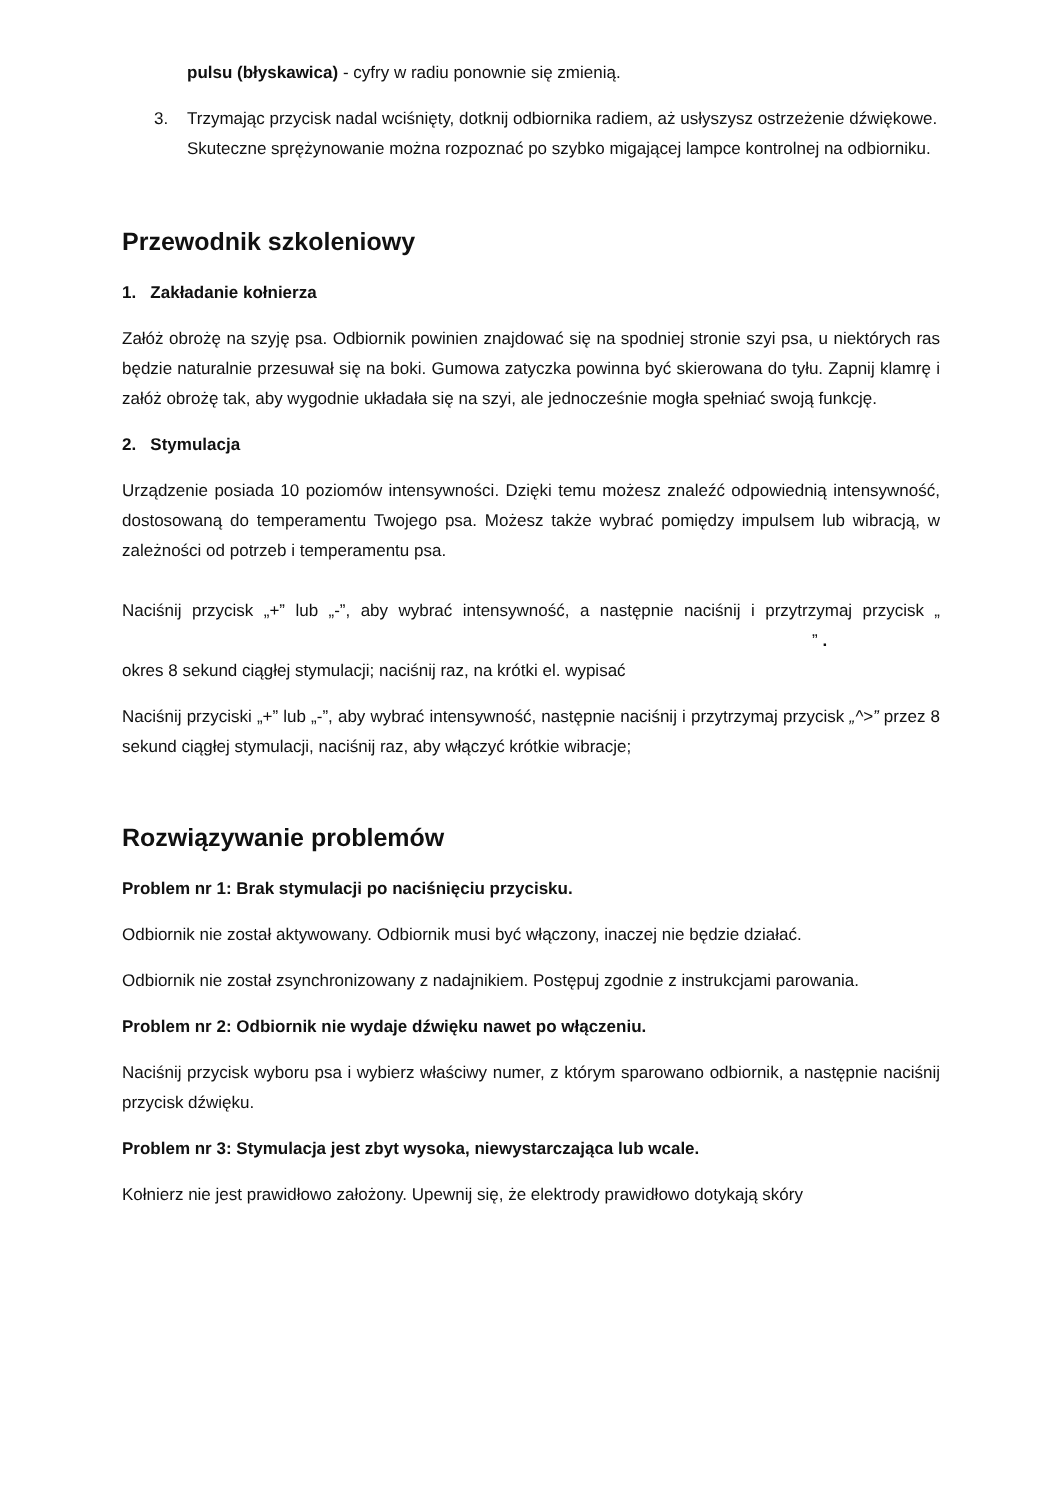pulsu (błyskawica) - cyfry w radiu ponownie się zmienią.
3. Trzymając przycisk nadal wciśnięty, dotknij odbiornika radiem, aż usłyszysz ostrzeżenie dźwiękowe. Skuteczne sprężynowanie można rozpoznać po szybko migającej lampce kontrolnej na odbiorniku.
Przewodnik szkoleniowy
1. Zakładanie kołnierza
Załóż obrożę na szyję psa. Odbiornik powinien znajdować się na spodniej stronie szyi psa, u niektórych ras będzie naturalnie przesuwał się na boki. Gumowa zatyczka powinna być skierowana do tyłu. Zapnij klamrę i załóż obrożę tak, aby wygodnie układała się na szyi, ale jednocześnie mogła spełniać swoją funkcję.
2. Stymulacja
Urządzenie posiada 10 poziomów intensywności. Dzięki temu możesz znaleźć odpowiednią intensywność, dostosowaną do temperamentu Twojego psa. Możesz także wybrać pomiędzy impulsem lub wibracją, w zależności od potrzeb i temperamentu psa.
Naciśnij przycisk „+” lub „-”, aby wybrać intensywność, a następnie naciśnij i przytrzymaj przycisk „ ” .
okres 8 sekund ciągłej stymulacji; naciśnij raz, na krótki el. wypisać
Naciśnij przyciski „+” lub „-”, aby wybrać intensywność, następnie naciśnij i przytrzymaj przycisk „^>” przez 8 sekund ciągłej stymulacji, naciśnij raz, aby włączyć krótkie wibracje;
Rozwiązywanie problemów
Problem nr 1: Brak stymulacji po naciśnięciu przycisku.
Odbiornik nie został aktywowany. Odbiornik musi być włączony, inaczej nie będzie działać.
Odbiornik nie został zsynchronizowany z nadajnikiem. Postępuj zgodnie z instrukcjami parowania.
Problem nr 2: Odbiornik nie wydaje dźwięku nawet po włączeniu.
Naciśnij przycisk wyboru psa i wybierz właściwy numer, z którym sparowano odbiornik, a następnie naciśnij przycisk dźwięku.
Problem nr 3: Stymulacja jest zbyt wysoka, niewystarczająca lub wcale.
Kołnierz nie jest prawidłowo założony. Upewnij się, że elektrody prawidłowo dotykają skóry